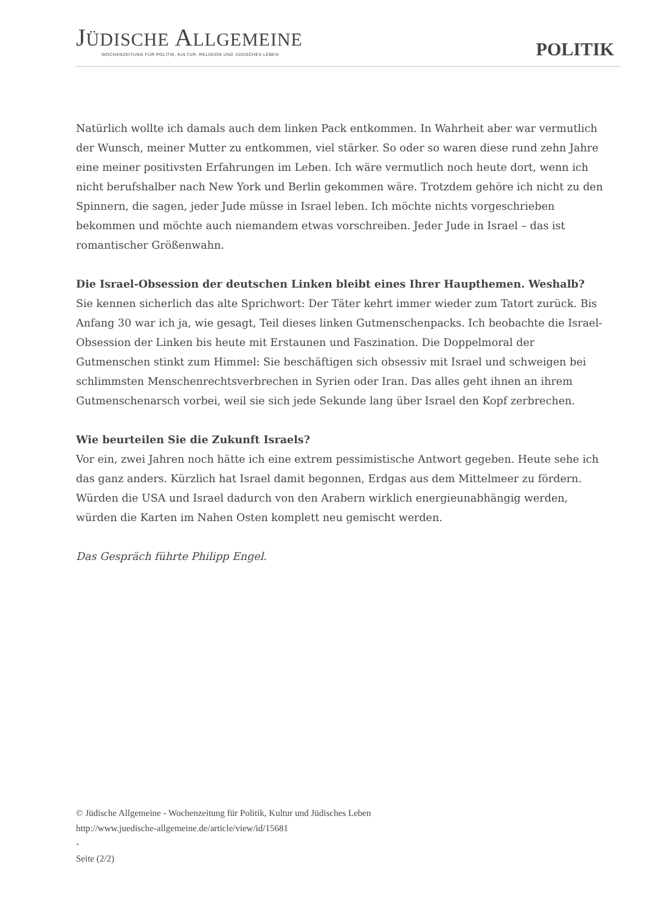JÜDISCHE ALLGEMEINE
WOCHENZEITUNG FÜR POLITIK, KULTUR, RELIGION UND JÜDISCHES LEBEN
POLITIK
Natürlich wollte ich damals auch dem linken Pack entkommen. In Wahrheit aber war vermutlich der Wunsch, meiner Mutter zu entkommen, viel stärker. So oder so waren diese rund zehn Jahre eine meiner positivsten Erfahrungen im Leben. Ich wäre vermutlich noch heute dort, wenn ich nicht berufshalber nach New York und Berlin gekommen wäre. Trotzdem gehöre ich nicht zu den Spinnern, die sagen, jeder Jude müsse in Israel leben. Ich möchte nichts vorgeschrieben bekommen und möchte auch niemandem etwas vorschreiben. Jeder Jude in Israel – das ist romantischer Größenwahn.
Die Israel-Obsession der deutschen Linken bleibt eines Ihrer Haupthemen. Weshalb?
Sie kennen sicherlich das alte Sprichwort: Der Täter kehrt immer wieder zum Tatort zurück. Bis Anfang 30 war ich ja, wie gesagt, Teil dieses linken Gutmenschenpacks. Ich beobachte die Israel-Obsession der Linken bis heute mit Erstaunen und Faszination. Die Doppelmoral der Gutmenschen stinkt zum Himmel: Sie beschäftigen sich obsessiv mit Israel und schweigen bei schlimmsten Menschenrechtsverbrechen in Syrien oder Iran. Das alles geht ihnen an ihrem Gutmenschenarsch vorbei, weil sie sich jede Sekunde lang über Israel den Kopf zerbrechen.
Wie beurteilen Sie die Zukunft Israels?
Vor ein, zwei Jahren noch hätte ich eine extrem pessimistische Antwort gegeben. Heute sehe ich das ganz anders. Kürzlich hat Israel damit begonnen, Erdgas aus dem Mittelmeer zu fördern. Würden die USA und Israel dadurch von den Arabern wirklich energieunabhängig werden, würden die Karten im Nahen Osten komplett neu gemischt werden.
Das Gespräch führte Philipp Engel.
© Jüdische Allgemeine - Wochenzeitung für Politik, Kultur und Jüdisches Leben
http://www.juedische-allgemeine.de/article/view/id/15681
-
Seite (2/2)